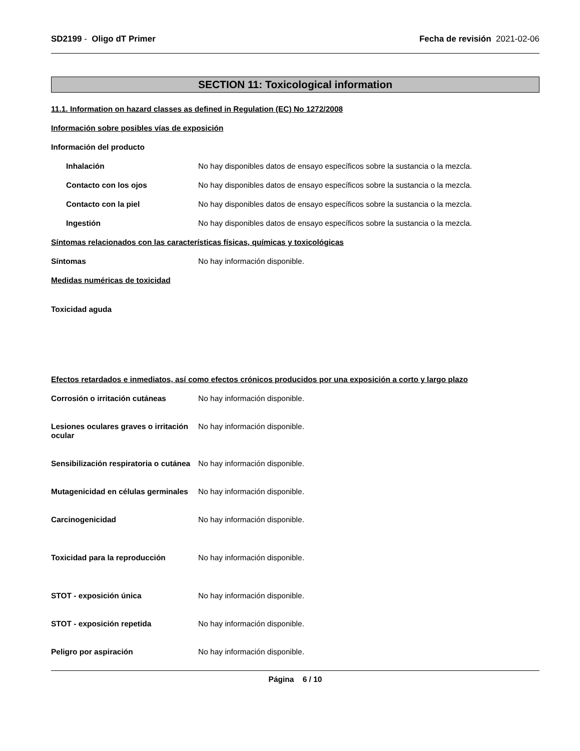SD2199 - Oligo dT Primer Fecha de revisión 2021-02-06
SECTION 11: Toxicological information
11.1. Information on hazard classes as defined in Regulation (EC) No 1272/2008
Información sobre posibles vías de exposición
Información del producto
Inhalación No hay disponibles datos de ensayo específicos sobre la sustancia o la mezcla.
Contacto con los ojos No hay disponibles datos de ensayo específicos sobre la sustancia o la mezcla.
Contacto con la piel No hay disponibles datos de ensayo específicos sobre la sustancia o la mezcla.
Ingestión No hay disponibles datos de ensayo específicos sobre la sustancia o la mezcla.
Síntomas relacionados con las características físicas, químicas y toxicológicas
Síntomas No hay información disponible.
Medidas numéricas de toxicidad
Toxicidad aguda
Efectos retardados e inmediatos, así como efectos crónicos producidos por una exposición a corto y largo plazo
Corrosión o irritación cutáneas No hay información disponible.
Lesiones oculares graves o irritación ocular
No hay información disponible.
Sensibilización respiratoria o cutánea
No hay información disponible.
Mutagenicidad en células germinales
No hay información disponible.
Carcinogenicidad No hay información disponible.
Toxicidad para la reproducción No hay información disponible.
STOT - exposición única No hay información disponible.
STOT - exposición repetida No hay información disponible.
Peligro por aspiración No hay información disponible.
Página 6 / 10